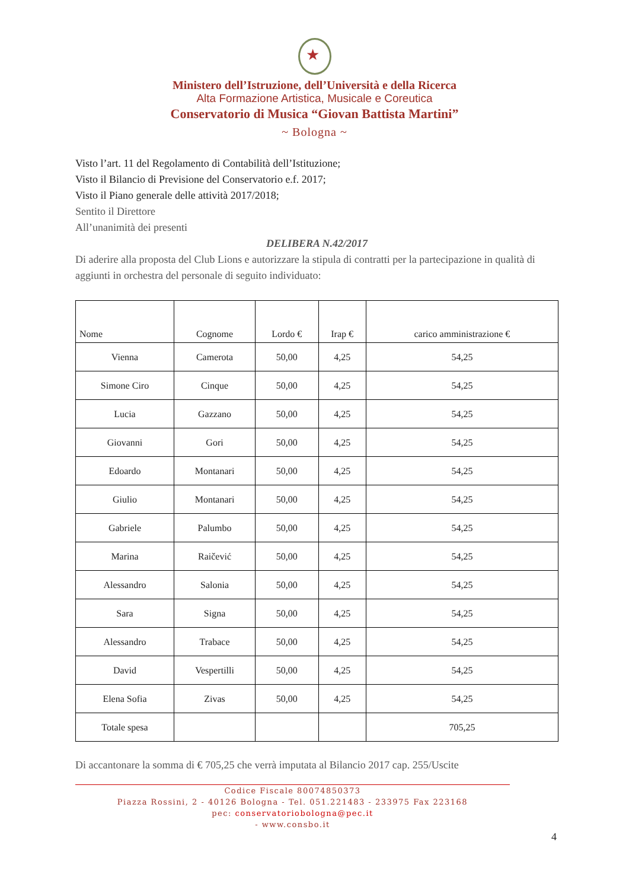★
Ministero dell’Istruzione, dell’Università e della Ricerca
Alta Formazione Artistica, Musicale e Coreutica
Conservatorio di Musica “Giovan Battista Martini”
~ Bologna ~
Visto l’art. 11 del Regolamento di Contabilità dell’Istituzione;
Visto il Bilancio di Previsione del Conservatorio e.f. 2017;
Visto il Piano generale delle attività 2017/2018;
Sentito il Direttore
All’unanimità dei presenti
DELIBERA N.42/2017
Di aderire alla proposta del Club Lions e autorizzare la stipula di contratti per la partecipazione in qualità di aggiunti in orchestra del personale di seguito individuato:
| Nome | Cognome | Lordo € | Irap € | carico amministrazione € |
| --- | --- | --- | --- | --- |
| Vienna | Camerota | 50,00 | 4,25 | 54,25 |
| Simone Ciro | Cinque | 50,00 | 4,25 | 54,25 |
| Lucia | Gazzano | 50,00 | 4,25 | 54,25 |
| Giovanni | Gori | 50,00 | 4,25 | 54,25 |
| Edoardo | Montanari | 50,00 | 4,25 | 54,25 |
| Giulio | Montanari | 50,00 | 4,25 | 54,25 |
| Gabriele | Palumbo | 50,00 | 4,25 | 54,25 |
| Marina | Raičević | 50,00 | 4,25 | 54,25 |
| Alessandro | Salonia | 50,00 | 4,25 | 54,25 |
| Sara | Signa | 50,00 | 4,25 | 54,25 |
| Alessandro | Trabace | 50,00 | 4,25 | 54,25 |
| David | Vespertilli | 50,00 | 4,25 | 54,25 |
| Elena Sofia | Zivas | 50,00 | 4,25 | 54,25 |
| Totale spesa | | | | 705,25 |
Di accantonare la somma di € 705,25 che verrà imputata al Bilancio 2017 cap. 255/Uscite
Codice Fiscale 80074850373
Piazza Rossini, 2 - 40126 Bologna - Tel. 051.221483 - 233975 Fax 223168
pec: conservatoriobologna@pec.it
- www.consbo.it
4